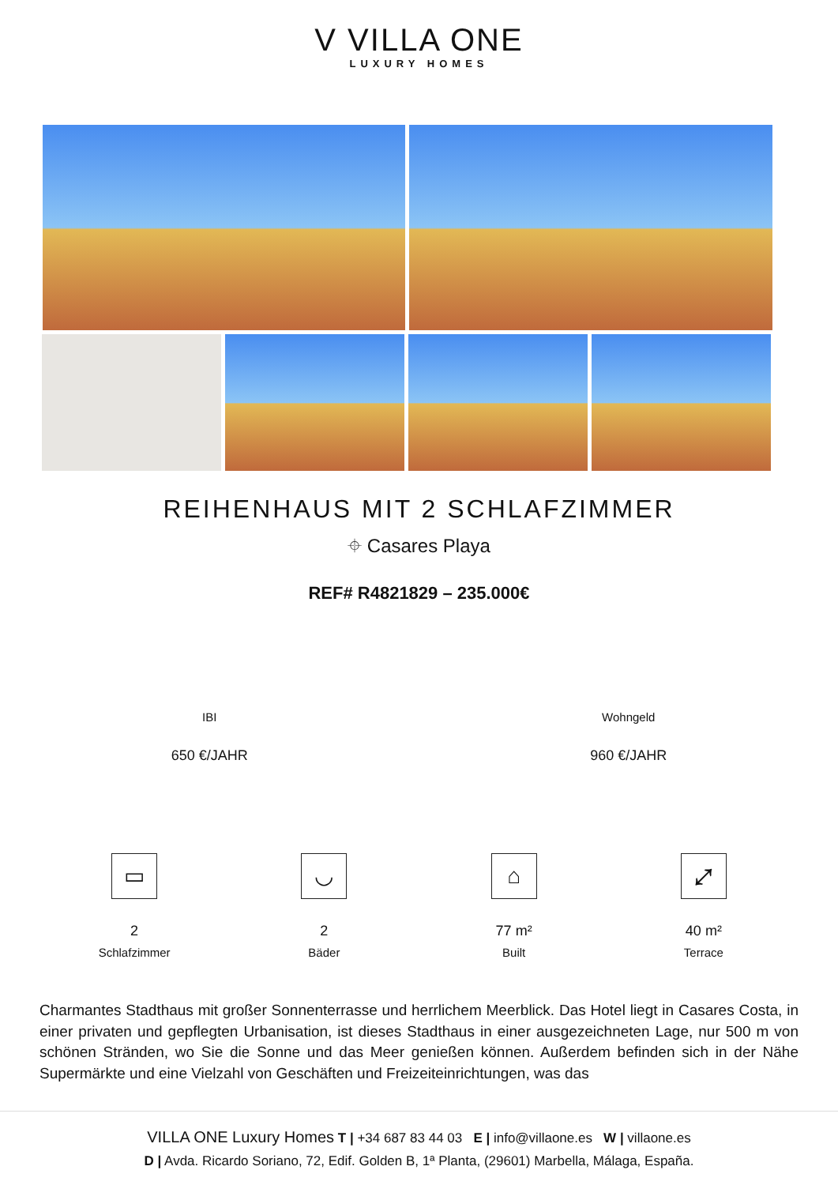V VILLA ONE
LUXURY HOMES
REIHENHAUS MIT 2 SCHLAFZIMMER
⌖ Casares Playa
REF# R4821829 – 235.000€
IBI
650 €/JAHR
Wohngeld
960 €/JAHR
▭
2
Schlafzimmer
◡
2
Bäder
⌂
77 m²
Built
⤢
40 m²
Terrace
Charmantes Stadthaus mit großer Sonnenterrasse und herrlichem Meerblick. Das Hotel liegt in Casares Costa, in einer privaten und gepflegten Urbanisation, ist dieses Stadthaus in einer ausgezeichneten Lage, nur 500 m von schönen Stränden, wo Sie die Sonne und das Meer genießen können. Außerdem befinden sich in der Nähe Supermärkte und eine Vielzahl von Geschäften und Freizeiteinrichtungen, was das
VILLA ONE Luxury Homes T | +34 687 83 44 03 E | info@villaone.es W | villaone.es
D | Avda. Ricardo Soriano, 72, Edif. Golden B, 1ª Planta, (29601) Marbella, Málaga, España.